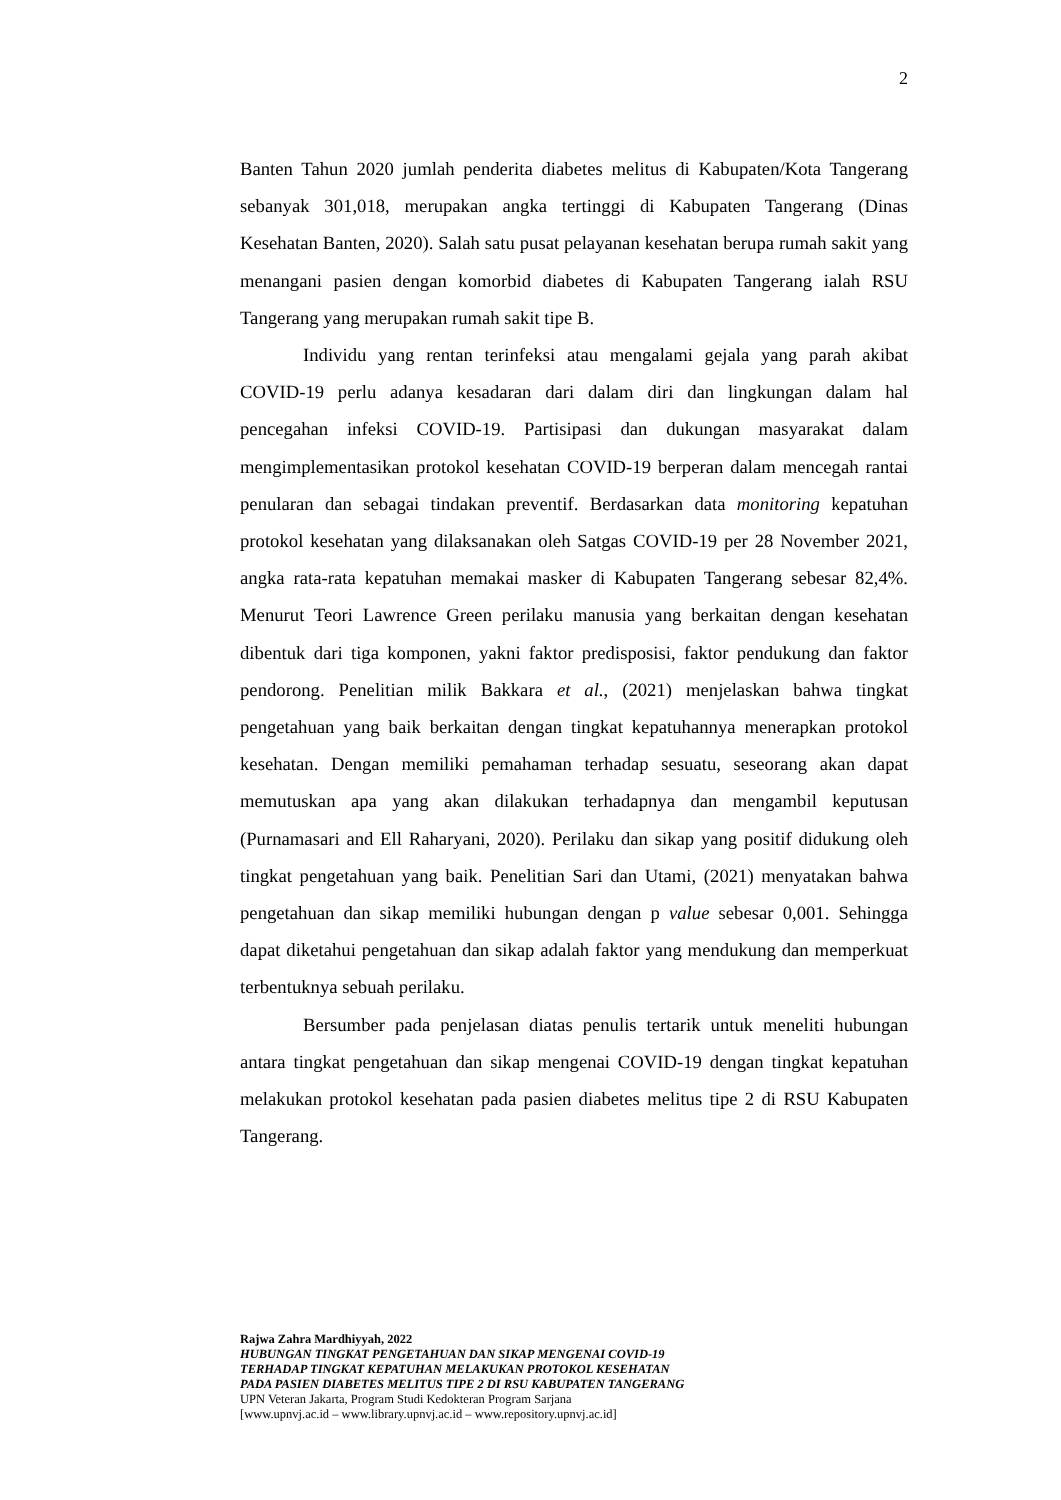2
Banten Tahun 2020 jumlah penderita diabetes melitus di Kabupaten/Kota Tangerang sebanyak 301,018, merupakan angka tertinggi di Kabupaten Tangerang (Dinas Kesehatan Banten, 2020). Salah satu pusat pelayanan kesehatan berupa rumah sakit yang menangani pasien dengan komorbid diabetes di Kabupaten Tangerang ialah RSU Tangerang yang merupakan rumah sakit tipe B.
Individu yang rentan terinfeksi atau mengalami gejala yang parah akibat COVID-19 perlu adanya kesadaran dari dalam diri dan lingkungan dalam hal pencegahan infeksi COVID-19. Partisipasi dan dukungan masyarakat dalam mengimplementasikan protokol kesehatan COVID-19 berperan dalam mencegah rantai penularan dan sebagai tindakan preventif. Berdasarkan data monitoring kepatuhan protokol kesehatan yang dilaksanakan oleh Satgas COVID-19 per 28 November 2021, angka rata-rata kepatuhan memakai masker di Kabupaten Tangerang sebesar 82,4%. Menurut Teori Lawrence Green perilaku manusia yang berkaitan dengan kesehatan dibentuk dari tiga komponen, yakni faktor predisposisi, faktor pendukung dan faktor pendorong. Penelitian milik Bakkara et al., (2021) menjelaskan bahwa tingkat pengetahuan yang baik berkaitan dengan tingkat kepatuhannya menerapkan protokol kesehatan. Dengan memiliki pemahaman terhadap sesuatu, seseorang akan dapat memutuskan apa yang akan dilakukan terhadapnya dan mengambil keputusan (Purnamasari and Ell Raharyani, 2020). Perilaku dan sikap yang positif didukung oleh tingkat pengetahuan yang baik. Penelitian Sari dan Utami, (2021) menyatakan bahwa pengetahuan dan sikap memiliki hubungan dengan p value sebesar 0,001. Sehingga dapat diketahui pengetahuan dan sikap adalah faktor yang mendukung dan memperkuat terbentuknya sebuah perilaku.
Bersumber pada penjelasan diatas penulis tertarik untuk meneliti hubungan antara tingkat pengetahuan dan sikap mengenai COVID-19 dengan tingkat kepatuhan melakukan protokol kesehatan pada pasien diabetes melitus tipe 2 di RSU Kabupaten Tangerang.
Rajwa Zahra Mardhiyyah, 2022
HUBUNGAN TINGKAT PENGETAHUAN DAN SIKAP MENGENAI COVID-19
TERHADAP TINGKAT KEPATUHAN MELAKUKAN PROTOKOL KESEHATAN
PADA PASIEN DIABETES MELITUS TIPE 2 DI RSU KABUPATEN TANGERANG
UPN Veteran Jakarta, Program Studi Kedokteran Program Sarjana
[www.upnvj.ac.id – www.library.upnvj.ac.id – www.repository.upnvj.ac.id]